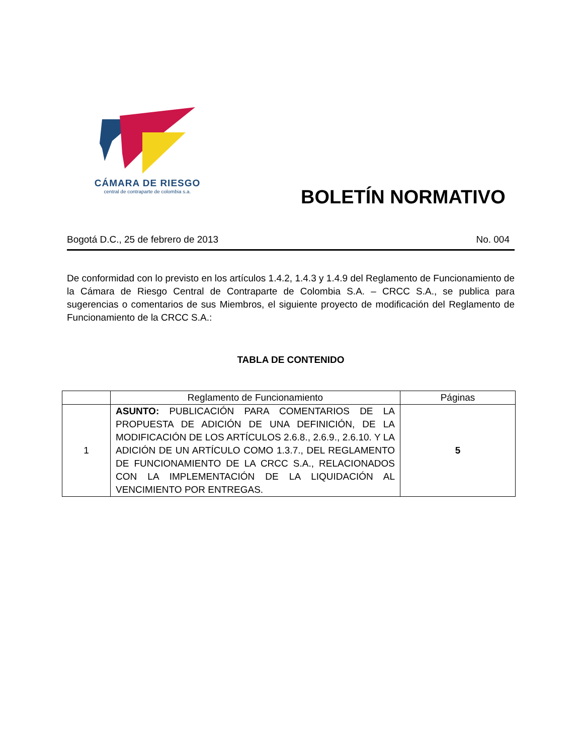CÁMARA DE RIESGO
central de contraparte de colombia s.a.
BOLETÍN NORMATIVO
Bogotá D.C., 25 de febrero de 2013 No. 004
De conformidad con lo previsto en los artículos 1.4.2, 1.4.3 y 1.4.9 del Reglamento de Funcionamiento de la Cámara de Riesgo Central de Contraparte de Colombia S.A. – CRCC S.A., se publica para sugerencias o comentarios de sus Miembros, el siguiente proyecto de modificación del Reglamento de Funcionamiento de la CRCC S.A.:
TABLA DE CONTENIDO
| | Reglamento de Funcionamiento | Páginas |
| --- | --- | --- |
| 1 | ASUNTO: PUBLICACIÓN PARA COMENTARIOS DE LA PROPUESTA DE ADICIÓN DE UNA DEFINICIÓN, DE LA MODIFICACIÓN DE LOS ARTÍCULOS 2.6.8., 2.6.9., 2.6.10. Y LA ADICIÓN DE UN ARTÍCULO COMO 1.3.7., DEL REGLAMENTO DE FUNCIONAMIENTO DE LA CRCC S.A., RELACIONADOS CON LA IMPLEMENTACIÓN DE LA LIQUIDACIÓN AL VENCIMIENTO POR ENTREGAS. | 5 |